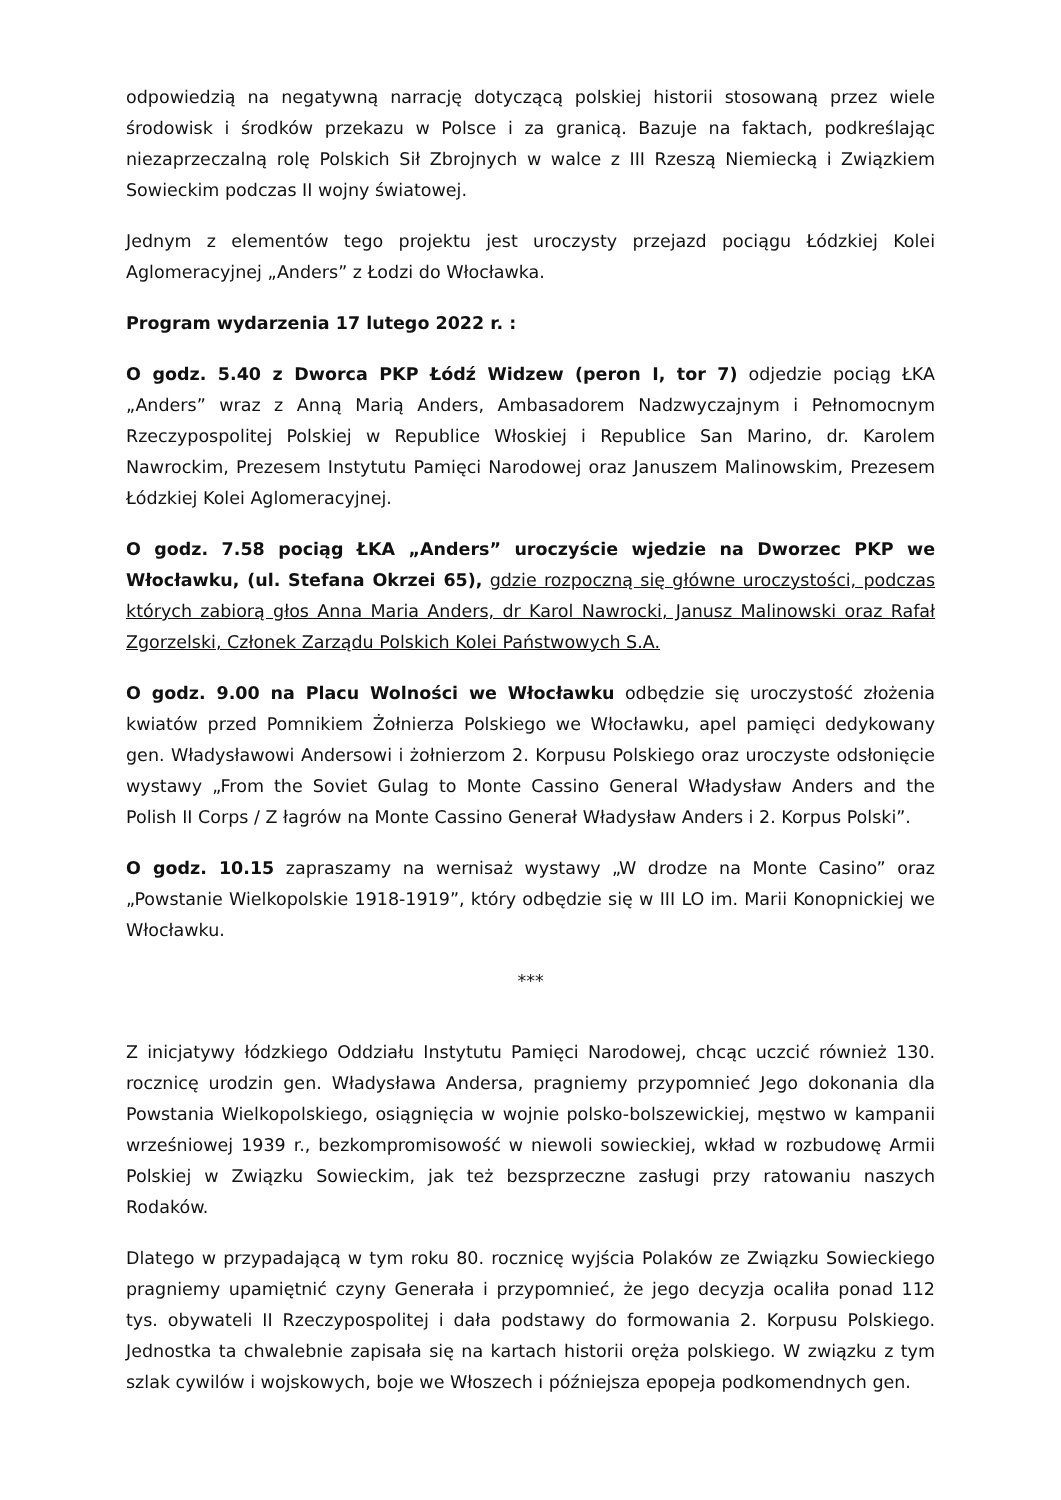odpowiedzią na negatywną narrację dotyczącą polskiej historii stosowaną przez wiele środowisk i środków przekazu w Polsce i za granicą. Bazuje na faktach, podkreślając niezaprzeczalną rolę Polskich Sił Zbrojnych w walce z III Rzeszą Niemiecką i Związkiem Sowieckim podczas II wojny światowej.
Jednym z elementów tego projektu jest uroczysty przejazd pociągu Łódzkiej Kolei Aglomeracyjnej „Anders” z Łodzi do Włocławka.
Program wydarzenia 17 lutego 2022 r. :
O godz. 5.40 z Dworca PKP Łódź Widzew (peron I, tor 7) odjedzie pociąg ŁKA „Anders” wraz z Anną Marią Anders, Ambasadorem Nadzwyczajnym i Pełnomocnym Rzeczypospolitej Polskiej w Republice Włoskiej i Republice San Marino, dr. Karolem Nawrockim, Prezesem Instytutu Pamięci Narodowej oraz Januszem Malinowskim, Prezesem Łódzkiej Kolei Aglomeracyjnej.
O godz. 7.58 pociąg ŁKA „Anders” uroczyście wjedzie na Dworzec PKP we Włocławku, (ul. Stefana Okrzei 65), gdzie rozpoczną się główne uroczystości, podczas których zabiorą głos Anna Maria Anders, dr Karol Nawrocki, Janusz Malinowski oraz Rafał Zgorzelski, Członek Zarządu Polskich Kolei Państwowych S.A.
O godz. 9.00 na Placu Wolności we Włocławku odbędzie się uroczystość złożenia kwiatów przed Pomnikiem Żołnierza Polskiego we Włocławku, apel pamięci dedykowany gen. Władysławowi Andersowi i żołnierzom 2. Korpusu Polskiego oraz uroczyste odsłonięcie wystawy „From the Soviet Gulag to Monte Cassino General Władysław Anders and the Polish II Corps / Z łagrów na Monte Cassino Generał Władysław Anders i 2. Korpus Polski”.
O godz. 10.15 zapraszamy na wernisaż wystawy „W drodze na Monte Casino” oraz „Powstanie Wielkopolskie 1918-1919”, który odbędzie się w III LO im. Marii Konopnickiej we Włocławku.
***
Z inicjatywy łódzkiego Oddziału Instytutu Pamięci Narodowej, chcąc uczcić również 130. rocznicę urodzin gen. Władysława Andersa, pragniemy przypomnieć Jego dokonania dla Powstania Wielkopolskiego, osiągnięcia w wojnie polsko-bolszewickiej, męstwo w kampanii wrześniowej 1939 r., bezkompromisowość w niewoli sowieckiej, wkład w rozbudowę Armii Polskiej w Związku Sowieckim, jak też bezsprzeczne zasługi przy ratowaniu naszych Rodaków.
Dlatego w przypadającą w tym roku 80. rocznicę wyjścia Polaków ze Związku Sowieckiego pragniemy upamiętnić czyny Generała i przypomnieć, że jego decyzja ocaliła ponad 112 tys. obywateli II Rzeczypospolitej i dała podstawy do formowania 2. Korpusu Polskiego. Jednostka ta chwalebnie zapisała się na kartach historii oręża polskiego. W związku z tym szlak cywilów i wojskowych, boje we Włoszech i późniejsza epopeja podkomendnych gen.